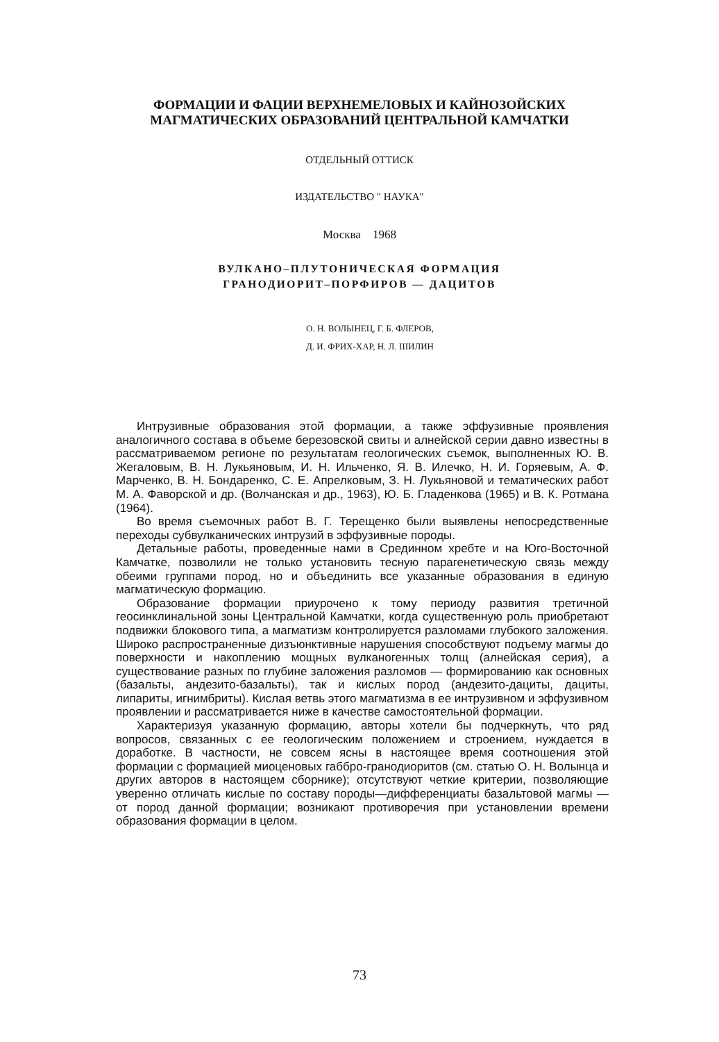ФОРМАЦИИ И ФАЦИИ ВЕРХНЕМЕЛОВЫХ И КАЙНОЗОЙСКИХ
МАГМАТИЧЕСКИХ ОБРАЗОВАНИЙ ЦЕНТРАЛЬНОЙ КАМЧАТКИ
ОТДЕЛЬНЫЙ ОТТИСК
ИЗДАТЕЛЬСТВО " НАУКА"
Москва 1968
ВУЛКАНО–ПЛУТОНИЧЕСКАЯ ФОРМАЦИЯ
ГРАНОДИОРИТ–ПОРФИРОВ — ДАЦИТОВ
О. Н. ВОЛЫНЕЦ, Г. Б. ФЛЕРОВ,
Д. И. ФРИХ-ХАР, Н. Л. ШИЛИН
Интрузивные образования этой формации, а также эффузивные проявления аналогичного состава в объеме березовской свиты и алнейской серии давно известны в рассматриваемом регионе по результатам геологических съемок, выполненных Ю. В. Жегаловым, В. Н. Лукьяновым, И. Н. Ильченко, Я. В. Илечко, Н. И. Горяевым, А. Ф. Марченко, В. Н. Бондаренко, С. Е. Апрелковым, З. Н. Лукьяновой и тематических работ М. А. Фаворской и др. (Волчанская и др., 1963), Ю. Б. Гладенкова (1965) и В. К. Ротмана (1964).
Во время съемочных работ В. Г. Терещенко были выявлены непосредственные переходы субвулканических интрузий в эффузивные породы.
Детальные работы, проведенные нами в Срединном хребте и на Юго-Восточной Камчатке, позволили не только установить тесную парагенетическую связь между обеими группами пород, но и объединить все указанные образования в единую магматическую формацию.
Образование формации приурочено к тому периоду развития третичной геосинклинальной зоны Центральной Камчатки, когда существенную роль приобретают подвижки блокового типа, а магматизм контролируется разломами глубокого заложения. Широко распространенные дизъюнктивные нарушения способствуют подъему магмы до поверхности и накоплению мощных вулканогенных толщ (алнейская серия), а существование разных по глубине заложения разломов — формированию как основных (базальты, андезито-базальты), так и кислых пород (андезито-дациты, дациты, липариты, игнимбриты). Кислая ветвь этого магматизма в ее интрузивном и эффузивном проявлении и рассматривается ниже в качестве самостоятельной формации.
Характеризуя указанную формацию, авторы хотели бы подчеркнуть, что ряд вопросов, связанных с ее геологическим положением и строением, нуждается в доработке. В частности, не совсем ясны в настоящее время соотношения этой формации с формацией миоценовых габбро-гранодиоритов (см. статью О. Н. Волынца и других авторов в настоящем сборнике); отсутствуют четкие критерии, позволяющие уверенно отличать кислые по составу породы—дифференциаты базальтовой магмы — от пород данной формации; возникают противоречия при установлении времени образования формации в целом.
73